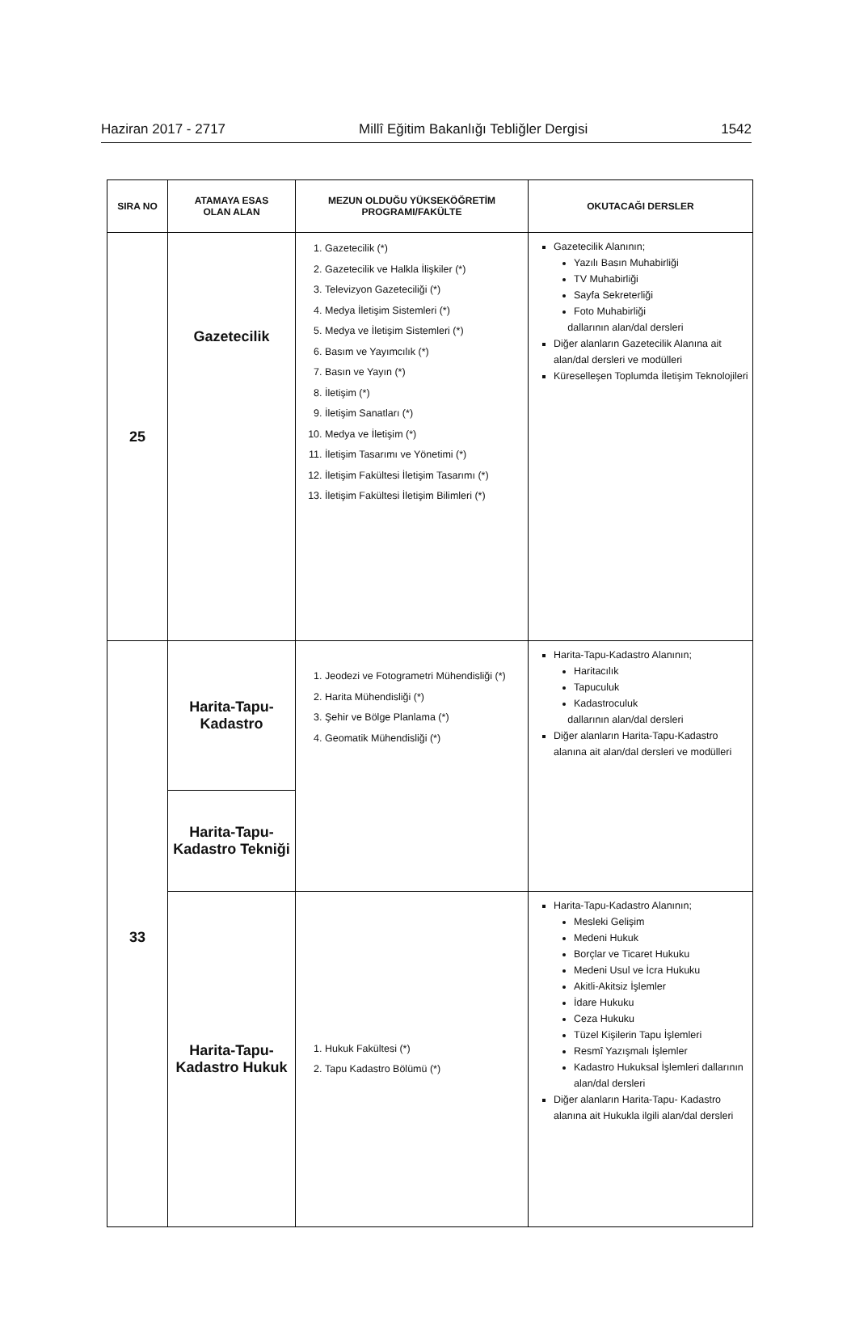Haziran 2017 - 2717 Millî Eğitim Bakanlığı Tebliğler Dergisi 1542
| SIRA NO | ATAMAYA ESAS OLAN ALAN | MEZUN OLDUĞU YÜKSEKÖĞRETİM PROGRAMI/FAKÜLTE | OKUTACAĞI DERSLER |
| --- | --- | --- | --- |
| 25 | Gazetecilik | 1. Gazetecilik (*) 2. Gazetecilik ve Halkla İlişkiler (*) 3. Televizyon Gazeteciliği (*) 4. Medya İletişim Sistemleri (*) 5. Medya ve İletişim Sistemleri (*) 6. Basım ve Yayımcılık (*) 7. Basın ve Yayın (*) 8. İletişim (*) 9. İletişim Sanatları (*) 10. Medya ve İletişim (*) 11. İletişim Tasarımı ve Yönetimi (*) 12. İletişim Fakültesi İletişim Tasarımı (*) 13. İletişim Fakültesi İletişim Bilimleri (*) | Gazetecilik Alanının; Yazılı Basın Muhabirliği TV Muhabirliği Sayfa Sekreterliği Foto Muhabirliği dallarının alan/dal dersleri Diğer alanların Gazetecilik Alanına ait alan/dal dersleri ve modülleri Küreselleşen Toplumda İletişim Teknolojileri |
| 33 | Harita-Tapu- Kadastro | 1. Jeodezi ve Fotogrametri Mühendisliği (*) 2. Harita Mühendisliği (*) 3. Şehir ve Bölge Planlama (*) 4. Geomatik Mühendisliği (*) | Harita-Tapu-Kadastro Alanının; Haritacılık Tapuculuk Kadastroculuk dallarının alan/dal dersleri Diğer alanların Harita-Tapu-Kadastro alanına ait alan/dal dersleri ve modülleri |
| | Harita-Tapu- Kadastro Tekniği | | |
| | Harita-Tapu- Kadastro Hukuk | 1. Hukuk Fakültesi (*) 2. Tapu Kadastro Bölümü (*) | Harita-Tapu-Kadastro Alanının; Mesleki Gelişim Medeni Hukuk Borçlar ve Ticaret Hukuku Medeni Usul ve İcra Hukuku Akitli-Akitsiz İşlemler İdare Hukuku Ceza Hukuku Tüzel Kişilerin Tapu İşlemleri Resmî Yazışmalı İşlemler Kadastro Hukuksal İşlemleri dallarının alan/dal dersleri Diğer alanların Harita-Tapu- Kadastro alanına ait Hukukla ilgili alan/dal dersleri |